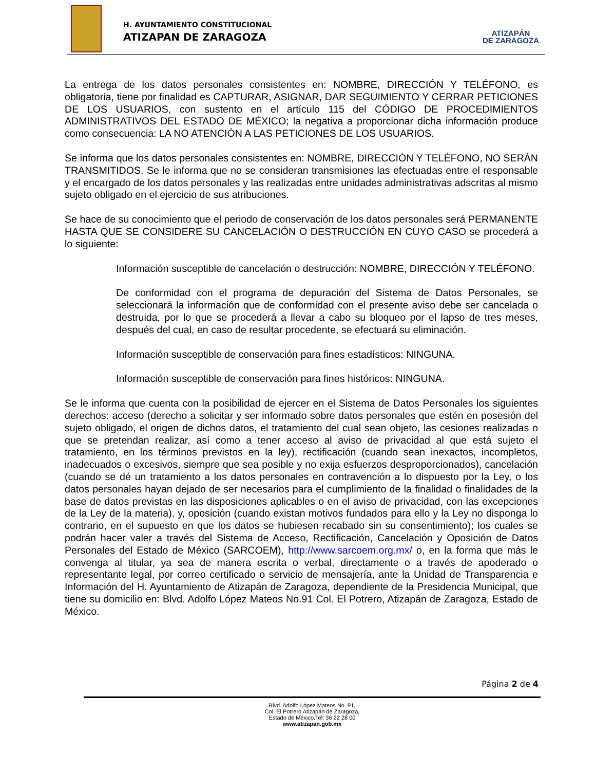H. AYUNTAMIENTO CONSTITUCIONAL
ATIZAPAN DE ZARAGOZA
ATIZAPÁN
DE ZARAGOZA
La entrega de los datos personales consistentes en: NOMBRE, DIRECCIÓN Y TELÉFONO, es obligatoria, tiene por finalidad es CAPTURAR, ASIGNAR, DAR SEGUIMIENTO Y CERRAR PETICIONES DE LOS USUARIOS, con sustento en el artículo 115 del CÓDIGO DE PROCEDIMIENTOS ADMINISTRATIVOS DEL ESTADO DE MÉXICO; la negativa a proporcionar dicha información produce como consecuencia: LA NO ATENCIÓN A LAS PETICIONES DE LOS USUARIOS.
Se informa que los datos personales consistentes en: NOMBRE, DIRECCIÓN Y TELÉFONO, NO SERÁN TRANSMITIDOS. Se le informa que no se consideran transmisiones las efectuadas entre el responsable y el encargado de los datos personales y las realizadas entre unidades administrativas adscritas al mismo sujeto obligado en el ejercicio de sus atribuciones.
Se hace de su conocimiento que el periodo de conservación de los datos personales será PERMANENTE HASTA QUE SE CONSIDERE SU CANCELACIÓN O DESTRUCCIÓN EN CUYO CASO se procederá a lo siguiente:
Información susceptible de cancelación o destrucción: NOMBRE, DIRECCIÓN Y TELÉFONO.
De conformidad con el programa de depuración del Sistema de Datos Personales, se seleccionará la información que de conformidad con el presente aviso debe ser cancelada o destruida, por lo que se procederá a llevar a cabo su bloqueo por el lapso de tres meses, después del cual, en caso de resultar procedente, se efectuará su eliminación.
Información susceptible de conservación para fines estadísticos: NINGUNA.
Información susceptible de conservación para fines históricos: NINGUNA.
Se le informa que cuenta con la posibilidad de ejercer en el Sistema de Datos Personales los siguientes derechos: acceso (derecho a solicitar y ser informado sobre datos personales que estén en posesión del sujeto obligado, el origen de dichos datos, el tratamiento del cual sean objeto, las cesiones realizadas o que se pretendan realizar, así como a tener acceso al aviso de privacidad al que está sujeto el tratamiento, en los términos previstos en la ley), rectificación (cuando sean inexactos, incompletos, inadecuados o excesivos, siempre que sea posible y no exija esfuerzos desproporcionados), cancelación (cuando se dé un tratamiento a los datos personales en contravención a lo dispuesto por la Ley, o los datos personales hayan dejado de ser necesarios para el cumplimiento de la finalidad o finalidades de la base de datos previstas en las disposiciones aplicables o en el aviso de privacidad, con las excepciones de la Ley de la materia), y, oposición (cuando existan motivos fundados para ello y la Ley no disponga lo contrario, en el supuesto en que los datos se hubiesen recabado sin su consentimiento); los cuales se podrán hacer valer a través del Sistema de Acceso, Rectificación, Cancelación y Oposición de Datos Personales del Estado de México (SARCOEM), http://www.sarcoem.org.mx/ o, en la forma que más le convenga al titular, ya sea de manera escrita o verbal, directamente o a través de apoderado o representante legal, por correo certificado o servicio de mensajería, ante la Unidad de Transparencia e Información del H. Ayuntamiento de Atizapán de Zaragoza, dependiente de la Presidencia Municipal, que tiene su domicilio en: Blvd. Adolfo López Mateos No.91 Col. El Potrero, Atizapán de Zaragoza, Estado de México.
Página 2 de 4
Blvd. Adolfo López Mateos No. 91,
Col. El Potrero Atizapán de Zaragoza,
Estado de México.Tel: 36 22 28 00
www.atizapan.gob.mx